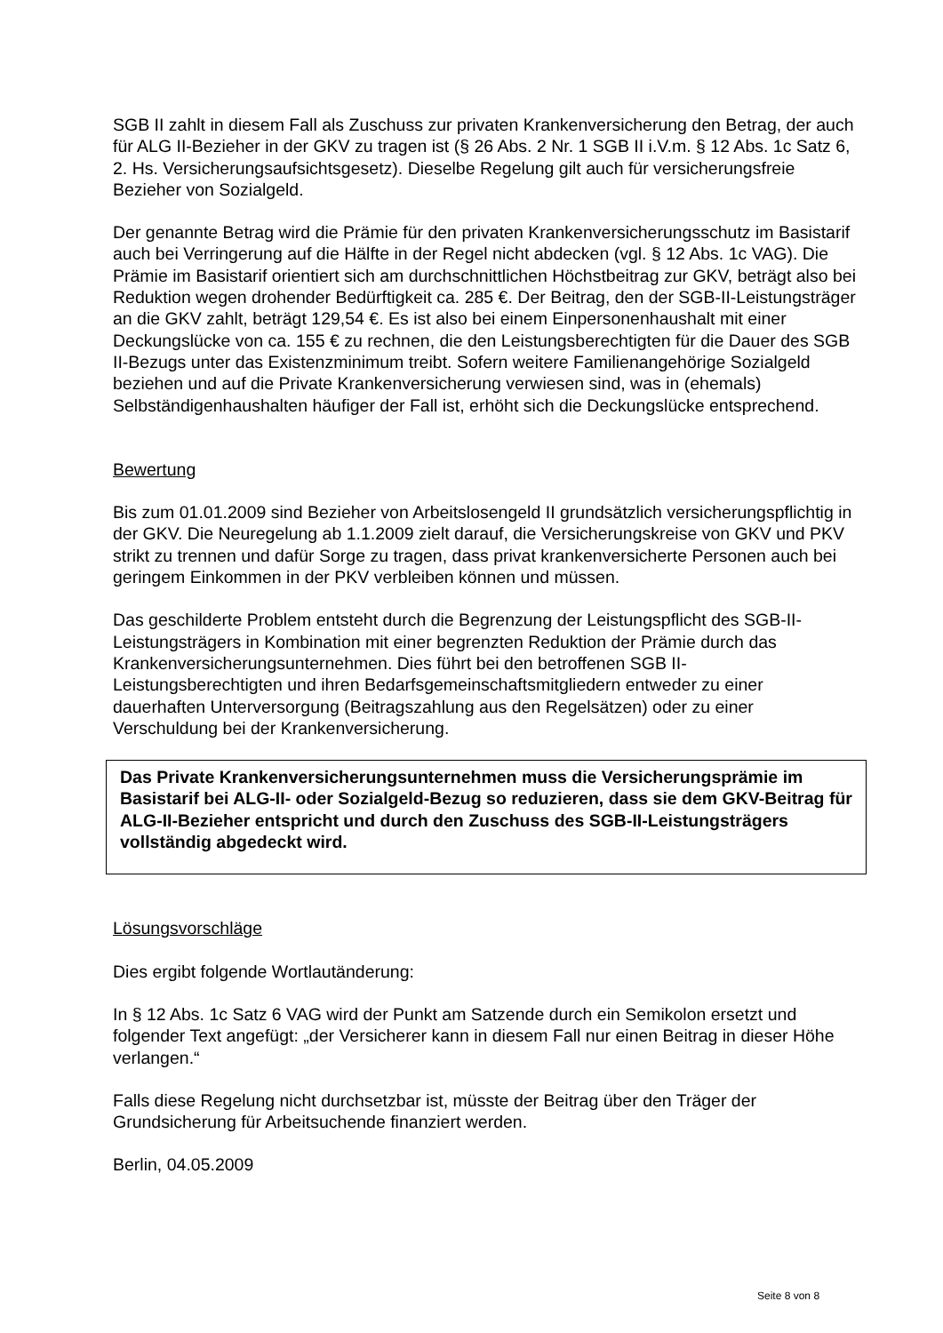SGB II zahlt in diesem Fall als Zuschuss zur privaten Krankenversicherung den Betrag, der auch für ALG II-Bezieher in der GKV zu tragen ist (§ 26 Abs. 2 Nr. 1 SGB II i.V.m. § 12 Abs. 1c Satz 6, 2. Hs. Versicherungsaufsichtsgesetz). Dieselbe Regelung gilt auch für versicherungsfreie Bezieher von Sozialgeld.
Der genannte Betrag wird die Prämie für den privaten Krankenversicherungsschutz im Basistarif auch bei Verringerung auf die Hälfte in der Regel nicht abdecken (vgl. § 12 Abs. 1c VAG). Die Prämie im Basistarif orientiert sich am durchschnittlichen Höchstbeitrag zur GKV, beträgt also bei Reduktion wegen drohender Bedürftigkeit ca. 285 €. Der Beitrag, den der SGB-II-Leistungsträger an die GKV zahlt, beträgt 129,54 €. Es ist also bei einem Einpersonenhaushalt mit einer Deckungslücke von ca. 155 € zu rechnen, die den Leistungsberechtigten für die Dauer des SGB II-Bezugs unter das Existenzminimum treibt. Sofern weitere Familienangehörige Sozialgeld beziehen und auf die Private Krankenversicherung verwiesen sind, was in (ehemals) Selbständigenhaushalten häufiger der Fall ist, erhöht sich die Deckungslücke entsprechend.
Bewertung
Bis zum 01.01.2009 sind Bezieher von Arbeitslosengeld II grundsätzlich versicherungspflichtig in der GKV. Die Neuregelung ab 1.1.2009 zielt darauf, die Versicherungskreise von GKV und PKV strikt zu trennen und dafür Sorge zu tragen, dass privat krankenversicherte Personen auch bei geringem Einkommen in der PKV verbleiben können und müssen.
Das geschilderte Problem entsteht durch die Begrenzung der Leistungspflicht des SGB-II-Leistungsträgers in Kombination mit einer begrenzten Reduktion der Prämie durch das Krankenversicherungsunternehmen. Dies führt bei den betroffenen SGB II- Leistungsberechtigten und ihren Bedarfsgemeinschaftsmitgliedern entweder zu einer dauerhaften Unterversorgung (Beitragszahlung aus den Regelsätzen) oder zu einer Verschuldung bei der Krankenversicherung.
Das Private Krankenversicherungsunternehmen muss die Versicherungsprämie im Basistarif bei ALG-II- oder Sozialgeld-Bezug so reduzieren, dass sie dem GKV-Beitrag für ALG-II-Bezieher entspricht und durch den Zuschuss des SGB-II-Leistungsträgers vollständig abgedeckt wird.
Lösungsvorschläge
Dies ergibt folgende Wortlautänderung:
In § 12 Abs. 1c Satz 6 VAG wird der Punkt am Satzende durch ein Semikolon ersetzt und folgender Text angefügt: „der Versicherer kann in diesem Fall nur einen Beitrag in dieser Höhe verlangen.“
Falls diese Regelung nicht durchsetzbar ist, müsste der Beitrag über den Träger der Grundsicherung für Arbeitsuchende finanziert werden.
Berlin, 04.05.2009
Seite 8 von 8